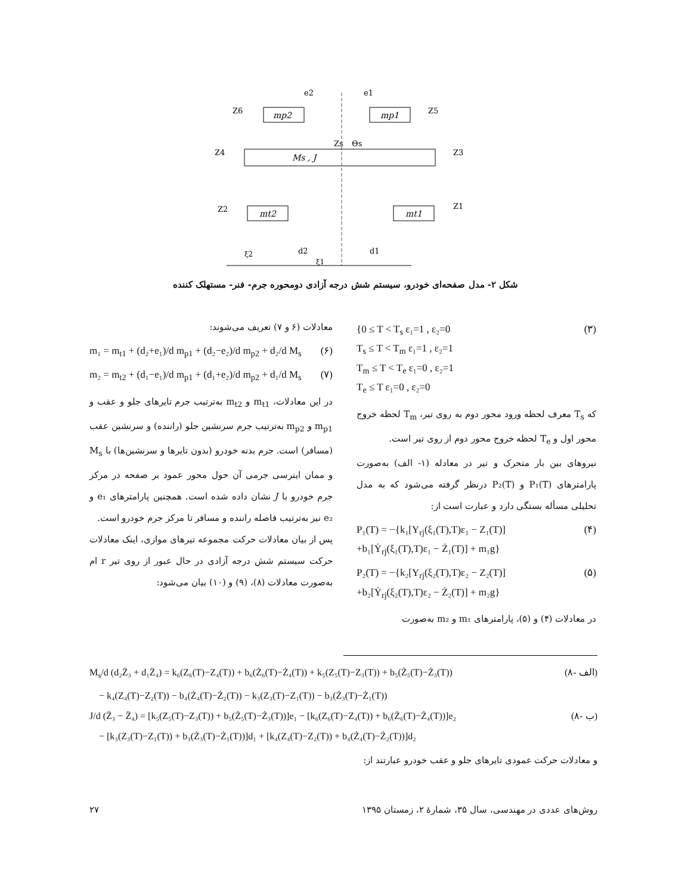mp2
mp1
Ms , J
mt2
mt1
e2
e1
d2
d1
Z6
Z5
Z4
Z3
Z2
Z1
Zs
Θs
ξ1
ξ2
شکل ۲- مدل صفحه‌ای خودرو، سیستم شش درجه آزادی دومحوره جرم- فنر- مستهلک کننده
{0 ≤ T < T<sub>s</sub> ε₁=1 , ε₂=0
T<sub>s</sub> ≤ T < T<sub>m</sub> ε₁=1 , ε₂=1
T<sub>m</sub> ≤ T < T<sub>e</sub> ε₁=0 , ε₂=1
T<sub>e</sub> ≤ T ε₁=0 , ε₂=0 (۳)
که T<sub>s</sub> معرف لحظه ورود محور دوم به روی تیر، T<sub>m</sub> لحظه خروج محور اول و T<sub>e</sub> لحظه خروج محور دوم از روی تیر است.
نیروهای بین بار متحرک و تیر در معادله (۱- الف) به‌صورت پارامترهای P₁(T) و P₂(T) درنظر گرفته می‌شود که به مدل تحلیلی مسأله بستگی دارد و عبارت است از:
P₁(T) = −{k₁[Y<sub>rj</sub>(ξ₁(T),T)ε₁ − Z₁(T)]
+b₁[Ẏ<sub>rj</sub>(ξ₁(T),T)ε₁ − Ż₁(T)] + m₁g} (۴)
P₂(T) = −{k₂[Y<sub>rj</sub>(ξ₂(T),T)ε₂ − Z₂(T)]
+b₂[Ẏ<sub>rj</sub>(ξ₂(T),T)ε₂ − Ż₂(T)] + m₂g} (۵)
در معادلات (۴) و (۵)، پارامترهای m₁ و m₂ به‌صورت
معادلات (۶ و ۷) تعریف می‌شوند:
m₁ = m<sub>t1</sub> + (d₂+e₁)/d m<sub>p1</sub> + (d₂−e₂)/d m<sub>p2</sub> + d₂/d M<sub>s</sub> (۶)
m₂ = m<sub>t2</sub> + (d₁−e₁)/d m<sub>p1</sub> + (d₁+e₂)/d m<sub>p2</sub> + d₁/d M<sub>s</sub> (۷)
در این معادلات، m<sub>t1</sub> و m<sub>t2</sub> به‌ترتیب جرم تایرهای جلو و عقب و m<sub>p1</sub> و m<sub>p2</sub> به‌ترتیب جرم سرنشین جلو (راننده) و سرنشین عقب (مسافر) است. جرم بدنه خودرو (بدون تایرها و سرنشین‌ها) با M<sub>s</sub> و ممان اینرسی جرمی آن حول محور عمود بر صفحه در مرکز جرم خودرو با J نشان داده شده است. همچنین پارامترهای e₁ و e₂ نیز به‌ترتیب فاصله راننده و مسافر تا مرکز جرم خودرو است.
پس از بیان معادلات حرکت مجموعه تیرهای موازی، اینک معادلات حرکت سیستم شش درجه آزادی در حال عبور از روی تیر r ام به‌صورت معادلات (۸)، (۹) و (۱۰) بیان می‌شود:
M<sub>s</sub>/d (d₂Z̈₃ + d₁Z̈₄) = k₆(Z₆(T)−Z₄(T)) + b₆(Ż₆(T)−Ż₄(T)) + k₅(Z₅(T)−Z₃(T)) + b₅(Ż₅(T)−Ż₃(T))
− k₄(Z₄(T)−Z₂(T)) − b₄(Ż₄(T)−Ż₂(T)) − k₃(Z₃(T)−Z₁(T)) − b₃(Ż₃(T)−Ż₁(T)) (۸- الف)
J/d (Z̈₃ − Z̈₄) = [k₅(Z₅(T)−Z₃(T)) + b₅(Ż₅(T)−Ż₃(T))]e₁ − [k₆(Z₆(T)−Z₄(T)) + b₆(Ż₆(T)−Ż₄(T))]e₂
− [k₃(Z₃(T)−Z₁(T)) + b₃(Ż₃(T)−Ż₁(T))]d₁ + [k₄(Z₄(T)−Z₂(T)) + b₄(Ż₄(T)−Ż₂(T))]d₂ (۸- ب)
و معادلات حرکت عمودی تایرهای جلو و عقب خودرو عبارتند از:
روش‌های عددی در مهندسی، سال ۳۵، شمارهٔ ۲، زمستان ۱۳۹۵ ۲۷